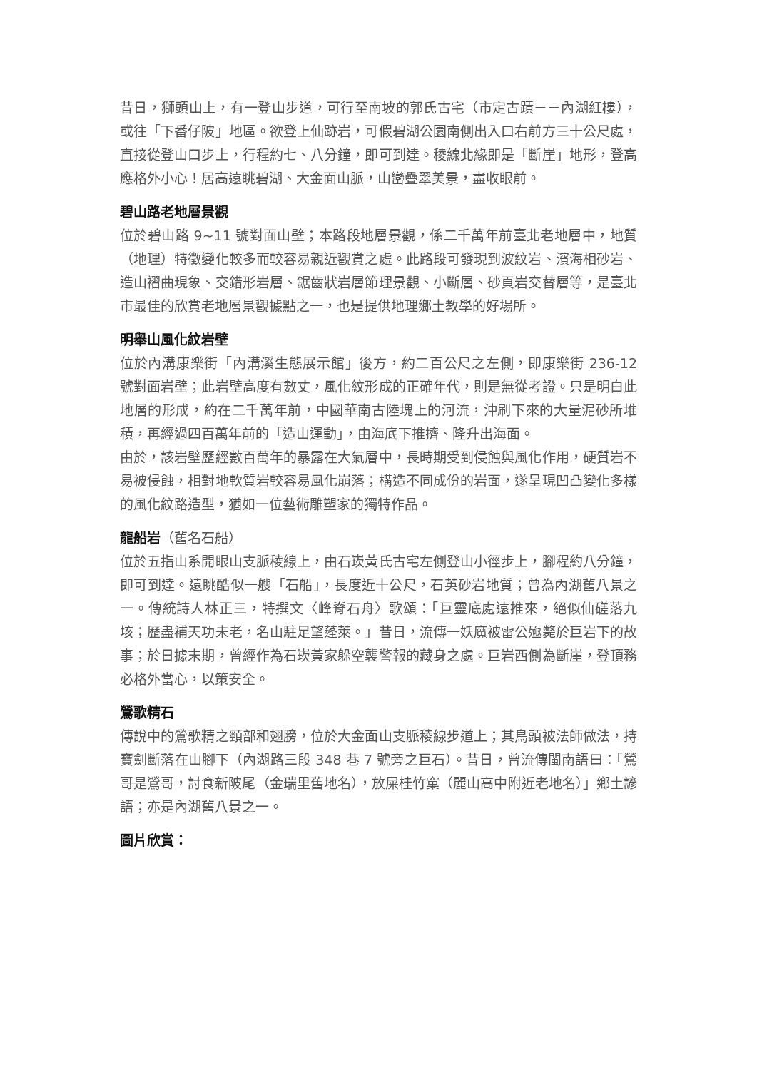昔日，獅頭山上，有一登山步道，可行至南坡的郭氏古宅（市定古蹟－－內湖紅樓），或往「下番仔陂」地區。欲登上仙跡岩，可假碧湖公園南側出入口右前方三十公尺處，直接從登山口步上，行程約七、八分鐘，即可到達。稜線北緣即是「斷崖」地形，登高應格外小心！居高遠眺碧湖、大金面山脈，山巒疊翠美景，盡收眼前。
碧山路老地層景觀
位於碧山路 9~11 號對面山壁；本路段地層景觀，係二千萬年前臺北老地層中，地質（地理）特徵變化較多而較容易親近觀賞之處。此路段可發現到波紋岩、濱海相砂岩、造山褶曲現象、交錯形岩層、鋸齒狀岩層節理景觀、小斷層、砂頁岩交替層等，是臺北市最佳的欣賞老地層景觀據點之一，也是提供地理鄉土教學的好場所。
明舉山風化紋岩壁
位於內溝康樂街「內溝溪生態展示館」後方，約二百公尺之左側，即康樂街 236-12 號對面岩壁；此岩壁高度有數丈，風化紋形成的正確年代，則是無從考證。只是明白此地層的形成，約在二千萬年前，中國華南古陸塊上的河流，沖刷下來的大量泥砂所堆積，再經過四百萬年前的「造山運動」，由海底下推擠、隆升出海面。
由於，該岩壁歷經數百萬年的暴露在大氣層中，長時期受到侵蝕與風化作用，硬質岩不易被侵蝕，相對地軟質岩較容易風化崩落；構造不同成份的岩面，遂呈現凹凸變化多樣的風化紋路造型，猶如一位藝術雕塑家的獨特作品。
龍船岩（舊名石船）
位於五指山系開眼山支脈稜線上，由石崁黃氏古宅左側登山小徑步上，腳程約八分鐘，即可到達。遠眺酷似一艘「石船」，長度近十公尺，石英砂岩地質；曾為內湖舊八景之一。傳統詩人林正三，特撰文〈峰脊石舟〉歌頌：「巨靈底處遠推來，絕似仙磋落九垓；歷盡補天功未老，名山駐足望蓬萊。」昔日，流傳一妖魔被雷公殛斃於巨岩下的故事；於日據末期，曾經作為石崁黃家躲空襲警報的藏身之處。巨岩西側為斷崖，登頂務必格外當心，以策安全。
鶯歌精石
傳說中的鶯歌精之頸部和翅膀，位於大金面山支脈稜線步道上；其鳥頭被法師做法，持寶劍斷落在山腳下（內湖路三段 348 巷 7 號旁之巨石）。昔日，曾流傳閩南語曰：「鶯哥是鶯哥，討食新陂尾（金瑞里舊地名），放屎桂竹窠（麗山高中附近老地名）」鄉土諺語；亦是內湖舊八景之一。
圖片欣賞：